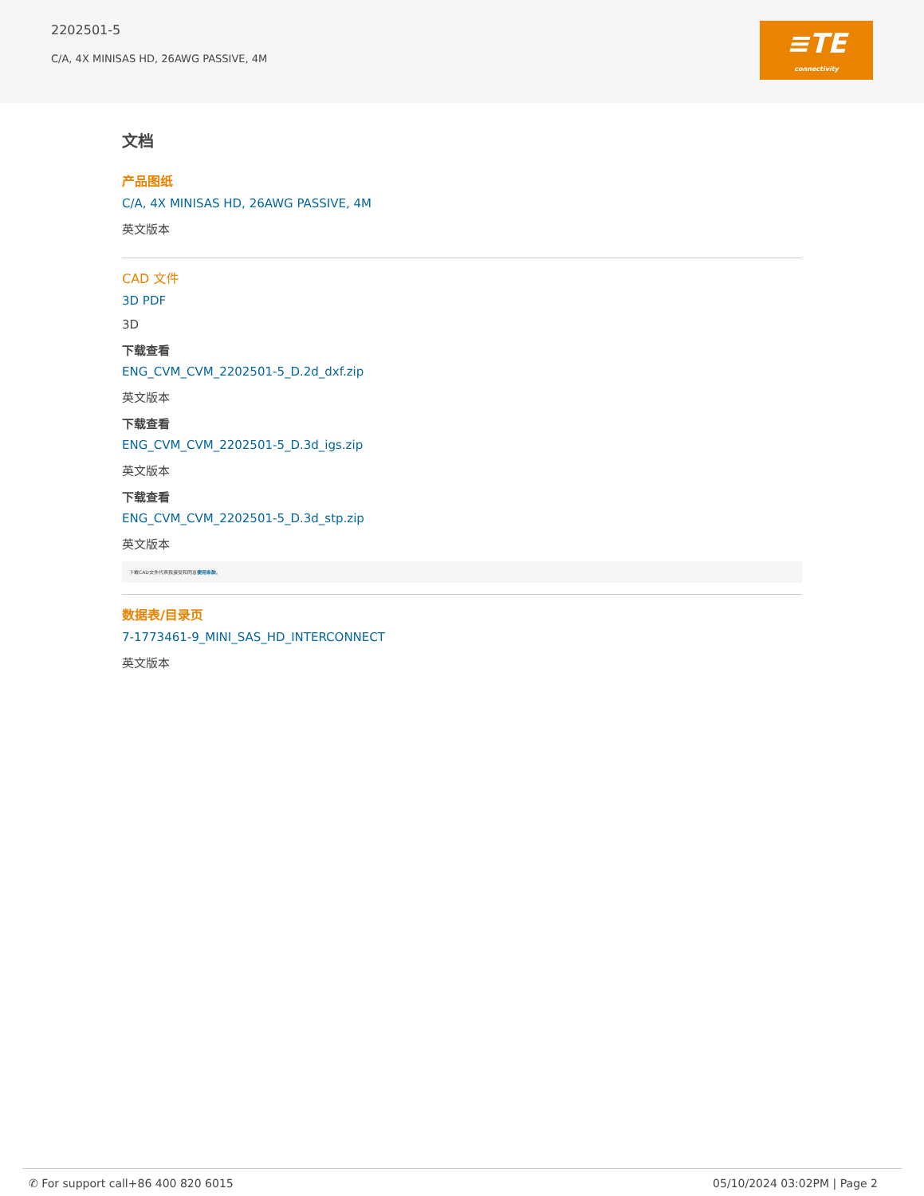2202501-5
C/A, 4X MINISAS HD, 26AWG PASSIVE, 4M
≡TE
connectivity
文档
产品图纸
C/A, 4X MINISAS HD, 26AWG PASSIVE, 4M
英文版本
CAD 文件
3D PDF
3D
下载查看
ENG_CVM_CVM_2202501-5_D.2d_dxf.zip
英文版本
下载查看
ENG_CVM_CVM_2202501-5_D.3d_igs.zip
英文版本
下载查看
ENG_CVM_CVM_2202501-5_D.3d_stp.zip
英文版本
下载CAD文件代表我接受和同意使用条款。
数据表/目录页
7-1773461-9_MINI_SAS_HD_INTERCONNECT
英文版本
✆ For support call+86 400 820 6015 05/10/2024 03:02PM | Page 2